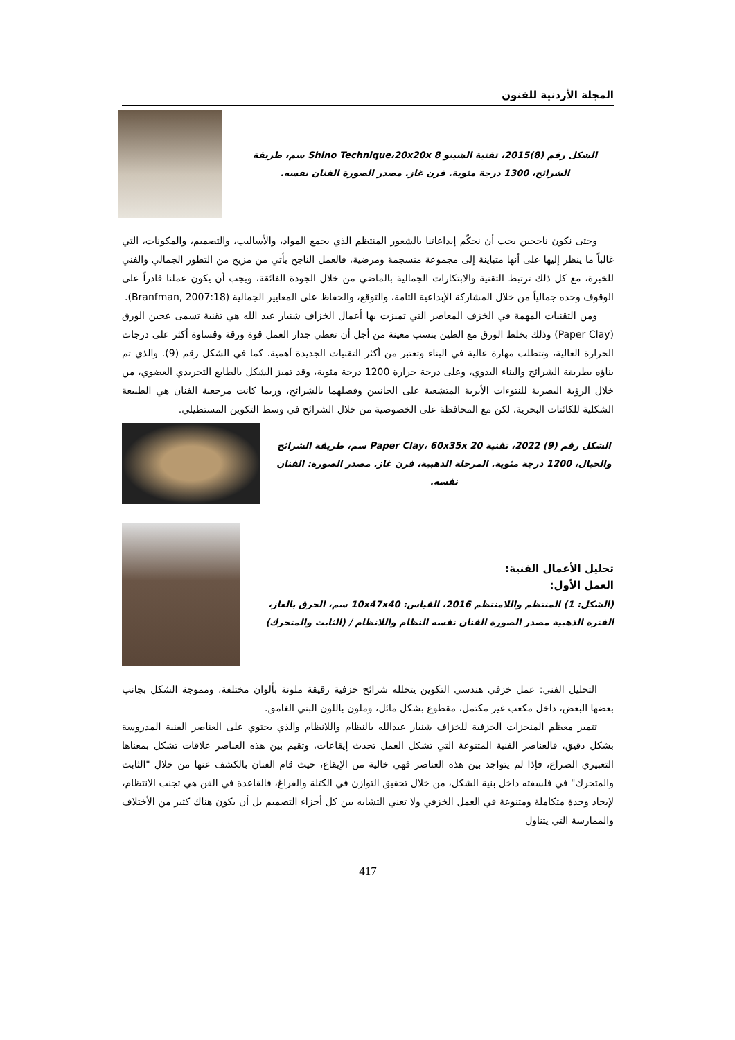المجلة الأردنية للفنون
الشكل رقم (8)2015، تقنية الشينو Shino Technique،20x20x 8 سم، طريقة الشرائح، 1300 درجة مئوية. فرن غاز. مصدر الصورة الفنان نفسه.
وحتى نكون ناجحين يجب أن نحكّم إبداعاتنا بالشعور المنتظم الذي يجمع المواد، والأساليب، والتصميم، والمكونات، التي غالباً ما ينظر إليها على أنها متباينة إلى مجموعة منسجمة ومرضية، فالعمل الناجح يأتي من مزيج من التطور الجمالي والفني للخبرة، مع كل ذلك ترتبط التقنية والابتكارات الجمالية بالماضي من خلال الجودة الفائقة، ويجب أن يكون عملنا قادراً على الوقوف وحده جمالياً من خلال المشاركة الإبداعية التامة، والتوقع، والحفاظ على المعايير الجمالية (Branfman, 2007:18).
ومن التقنيات المهمة في الخزف المعاصر التي تميزت بها أعمال الخزاف شنيار عبد الله هي تقنية تسمى عجين الورق (Paper Clay) وذلك بخلط الورق مع الطين بنسب معينة من أجل أن تعطي جدار العمل قوة ورقة وقساوة أكثر على درجات الحرارة العالية، وتتطلب مهارة عالية في البناء وتعتبر من أكثر التقنيات الجديدة أهمية. كما في الشكل رقم (9). والذي تم بناؤه بطريقة الشرائح والبناء اليدوي، وعلى درجة حرارة 1200 درجة مئوية، وقد تميز الشكل بالطابع التجريدي العضوي، من خلال الرؤية البصرية للنتوءات الأبرية المتشعبة على الجانبين وفصلهما بالشرائح، وربما كانت مرجعية الفنان هي الطبيعة الشكلية للكائنات البحرية، لكن مع المحافظة على الخصوصية من خلال الشرائح في وسط التكوين المستطيلي.
الشكل رقم (9) 2022، تقنية Paper Clay، 60x35x 20 سم، طريقة الشرائح والحبال، 1200 درجة مئوية. المرحلة الذهبية، فرن غاز. مصدر الصورة: الفنان نفسه.
تحليل الأعمال الفنية:
العمل الأول:
(الشكل: 1) المنتظم واللامنتظم 2016، القياس: 10x47x40 سم، الحرق بالغاز، الفترة الذهبية مصدر الصورة الفنان نفسه النظام واللانظام / (الثابت والمتحرك)
التحليل الفني: عمل خزفي هندسي التكوين يتخلله شرائح خزفية رقيقة ملونة بألوان مختلفة، ومموجة الشكل بجانب بعضها البعض، داخل مكعب غير مكتمل، مقطوع بشكل مائل، وملون باللون البني الغامق.
تتميز معظم المنجزات الخزفية للخزاف شنيار عبدالله بالنظام واللانظام والذي يحتوي على العناصر الفنية المدروسة بشكل دقيق، فالعناصر الفنية المتنوعة التي تشكل العمل تحدث إيقاعات، وتقيم بين هذه العناصر علاقات تشكل بمعناها التعبيري الصراع، فإذا لم يتواجد بين هذه العناصر فهي خالية من الإيقاع، حيث قام الفنان بالكشف عنها من خلال "الثابت والمتحرك" في فلسفته داخل بنية الشكل، من خلال تحقيق التوازن في الكتلة والفراغ، فالقاعدة في الفن هي تجنب الانتظام، لإيجاد وحدة متكاملة ومتنوعة في العمل الخزفي ولا تعني التشابه بين كل أجزاء التصميم بل أن يكون هناك كثير من الأختلاف والممارسة التي يتناول
417